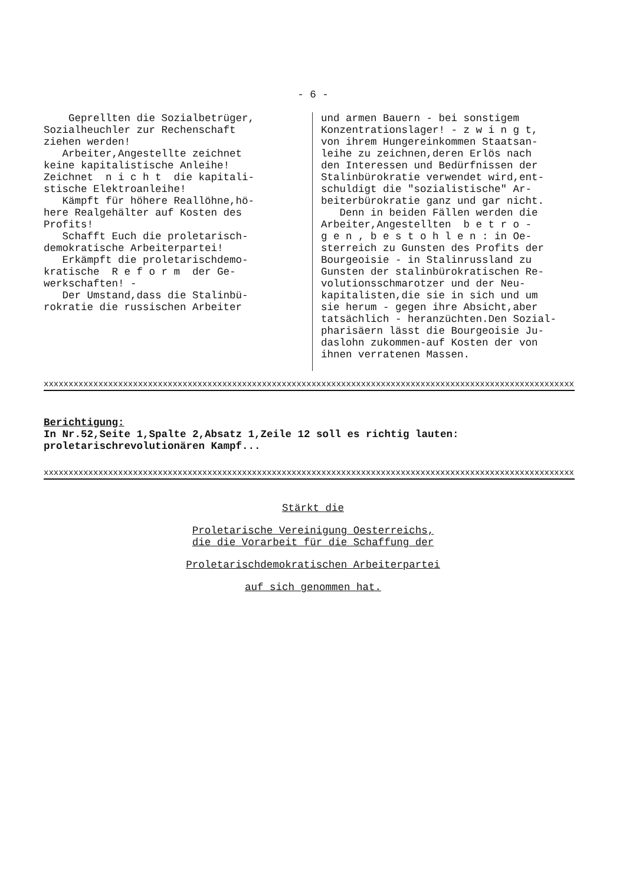- 6 -
Geprellten die Sozialbetrüger,
Sozialheuchler zur Rechenschaft
ziehen werden!
Arbeiter,Angestellte zeichnet
keine kapitalistische Anleihe!
Zeichnet n i c h t die kapitali-
stische Elektroanleihe!
Kämpft für höhere Reallöhne,hö-
here Realgehälter auf Kosten des
Profits!
Schafft Euch die proletarisch-
demokratische Arbeiterpartei!
Erkämpft die proletarischdemo-
kratische R e f o r m der Ge-
werkschaften! -
Der Umstand,dass die Stalinbü-
rokratie die russischen Arbeiter
und armen Bauern - bei sonstigem
Konzentrationslager! - z w i n g t,
von ihrem Hungereinkommen Staatsan-
leihe zu zeichnen,deren Erlös nach
den Interessen und Bedürfnissen der
Stalinbürokratie verwendet wird,ent-
schuldigt die "sozialistische" Ar-
beiterbürokratie ganz und gar nicht.
Denn in beiden Fällen werden die
Arbeiter,Angestellten b e t r o -
g e n , b e s t o h l e n : in Oe-
sterreich zu Gunsten des Profits der
Bourgeoisie - in Stalinrussland zu
Gunsten der stalinbürokratischen Re-
volutionsschmarotzer und der Neu-
kapitalisten,die sie in sich und um
sie herum - gegen ihre Absicht,aber
tatsächlich - heranzüchten.Den Sozial-
pharisäern lässt die Bourgeoisie Ju-
daslohn zukommen-auf Kosten der von
ihnen verratenen Massen.
xxxxxxxxxxxxxxxxxxxxxxxxxxxxxxxxxxxxxxxxxxxxxxxxxxxxxxxxxxxxxxxxxxxxxxxxxxxxxxxxxxxxxxxxxxxxxxxxxxxxxxxxxxxx
Berichtigung:
In Nr.52,Seite 1,Spalte 2,Absatz 1,Zeile 12 soll es richtig lauten:
proletarischrevolutionären Kampf...
xxxxxxxxxxxxxxxxxxxxxxxxxxxxxxxxxxxxxxxxxxxxxxxxxxxxxxxxxxxxxxxxxxxxxxxxxxxxxxxxxxxxxxxxxxxxxxxxxxxxxxxxxxxx
Stärkt die
Proletarische Vereinigung Oesterreichs,
die die Vorarbeit für die Schaffung der
Proletarischdemokratischen Arbeiterpartei
auf sich genommen hat.